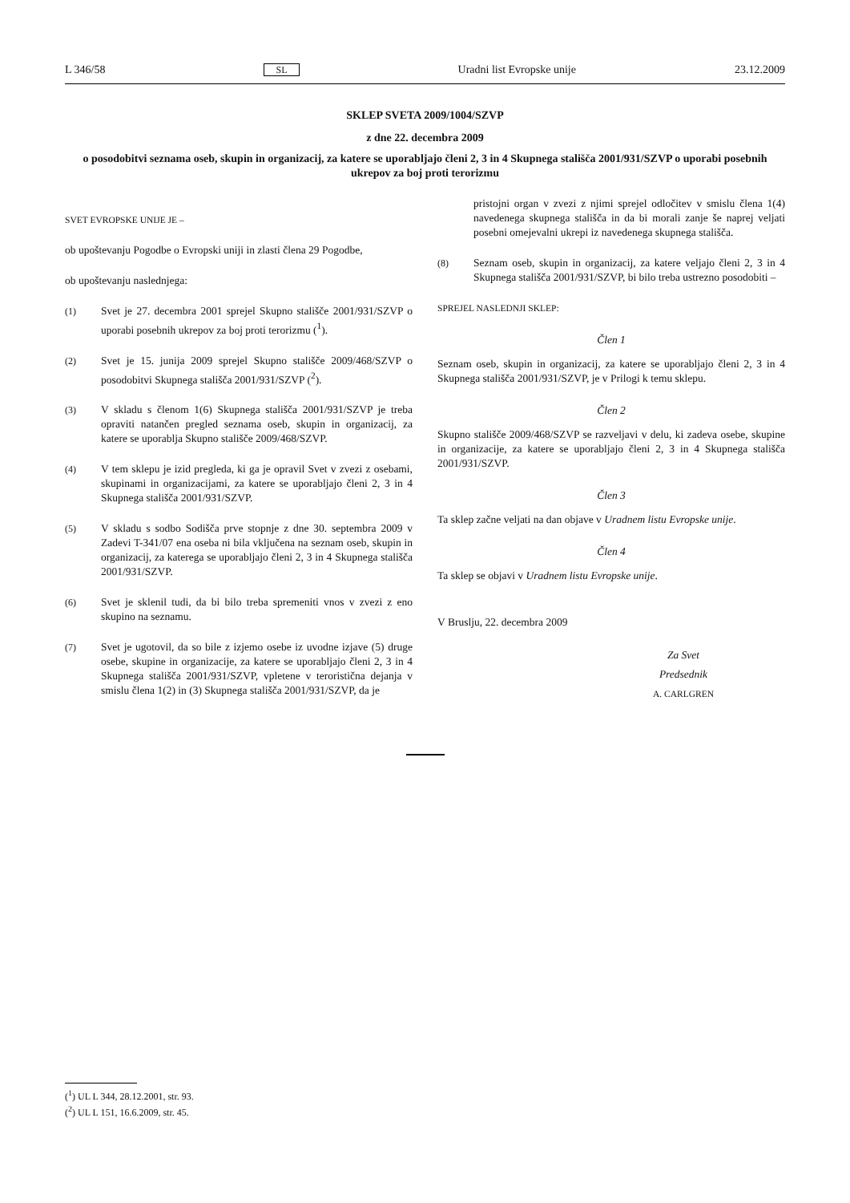L 346/58 SL Uradni list Evropske unije 23.12.2009
SKLEP SVETA 2009/1004/SZVP
z dne 22. decembra 2009
o posodobitvi seznama oseb, skupin in organizacij, za katere se uporabljajo členi 2, 3 in 4 Skupnega stališča 2001/931/SZVP o uporabi posebnih ukrepov za boj proti terorizmu
SVET EVROPSKE UNIJE JE –
ob upoštevanju Pogodbe o Evropski uniji in zlasti člena 29 Pogodbe,
ob upoštevanju naslednjega:
(1) Svet je 27. decembra 2001 sprejel Skupno stališče 2001/931/SZVP o uporabi posebnih ukrepov za boj proti terorizmu (<sup>1</sup>).
(2) Svet je 15. junija 2009 sprejel Skupno stališče 2009/468/SZVP o posodobitvi Skupnega stališča 2001/931/SZVP (<sup>2</sup>).
(3) V skladu s členom 1(6) Skupnega stališča 2001/931/SZVP je treba opraviti natančen pregled seznama oseb, skupin in organizacij, za katere se uporablja Skupno stališče 2009/468/SZVP.
(4) V tem sklepu je izid pregleda, ki ga je opravil Svet v zvezi z osebami, skupinami in organizacijami, za katere se uporabljajo členi 2, 3 in 4 Skupnega stališča 2001/931/SZVP.
(5) V skladu s sodbo Sodišča prve stopnje z dne 30. septembra 2009 v Zadevi T-341/07 ena oseba ni bila vključena na seznam oseb, skupin in organizacij, za katerega se uporabljajo členi 2, 3 in 4 Skupnega stališča 2001/931/SZVP.
(6) Svet je sklenil tudi, da bi bilo treba spremeniti vnos v zvezi z eno skupino na seznamu.
(7) Svet je ugotovil, da so bile z izjemo osebe iz uvodne izjave (5) druge osebe, skupine in organizacije, za katere se uporabljajo členi 2, 3 in 4 Skupnega stališča 2001/931/SZVP, vpletene v teroristična dejanja v smislu člena 1(2) in (3) Skupnega stališča 2001/931/SZVP, da je
pristojni organ v zvezi z njimi sprejel odločitev v smislu člena 1(4) navedenega skupnega stališča in da bi morali zanje še naprej veljati posebni omejevalni ukrepi iz navedenega skupnega stališča.
(8) Seznam oseb, skupin in organizacij, za katere veljajo členi 2, 3 in 4 Skupnega stališča 2001/931/SZVP, bi bilo treba ustrezno posodobiti –
SPREJEL NASLEDNJI SKLEP:
Člen 1
Seznam oseb, skupin in organizacij, za katere se uporabljajo členi 2, 3 in 4 Skupnega stališča 2001/931/SZVP, je v Prilogi k temu sklepu.
Člen 2
Skupno stališče 2009/468/SZVP se razveljavi v delu, ki zadeva osebe, skupine in organizacije, za katere se uporabljajo členi 2, 3 in 4 Skupnega stališča 2001/931/SZVP.
Člen 3
Ta sklep začne veljati na dan objave v Uradnem listu Evropske unije.
Člen 4
Ta sklep se objavi v Uradnem listu Evropske unije.
V Bruslju, 22. decembra 2009
Za Svet
Predsednik
A. CARLGREN
(<sup>1</sup>) UL L 344, 28.12.2001, str. 93.
(<sup>2</sup>) UL L 151, 16.6.2009, str. 45.